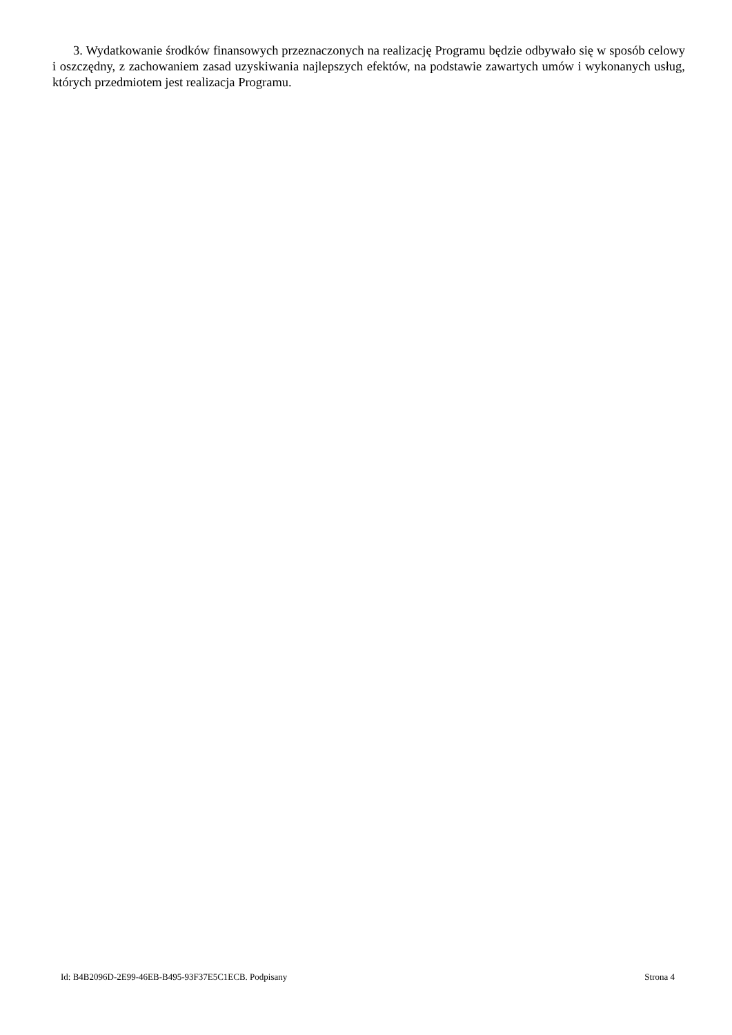3. Wydatkowanie środków finansowych przeznaczonych na realizację Programu będzie odbywało się w sposób celowy i oszczędny, z zachowaniem zasad uzyskiwania najlepszych efektów, na podstawie zawartych umów i wykonanych usług, których przedmiotem jest realizacja Programu.
Id: B4B2096D-2E99-46EB-B495-93F37E5C1ECB. Podpisany Strona 4